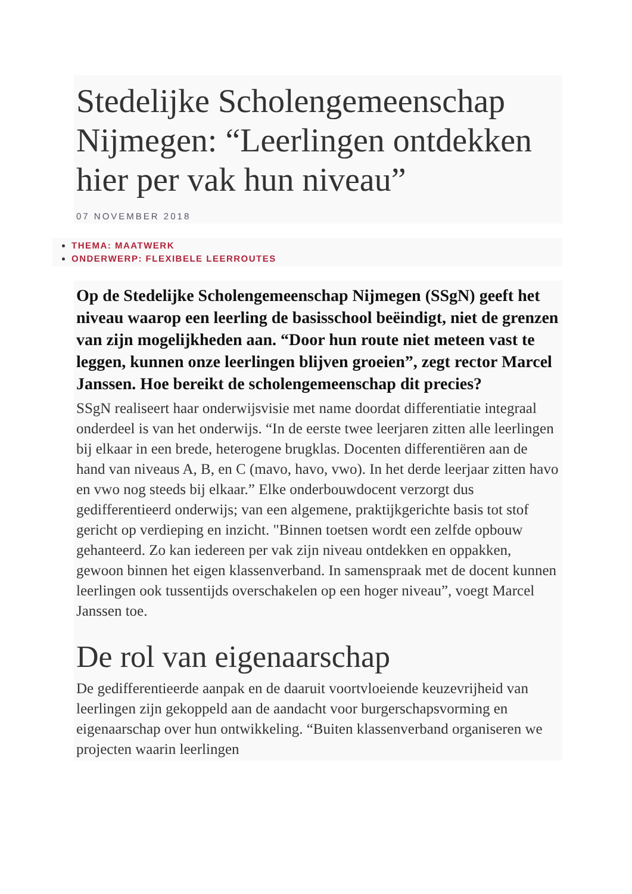Stedelijke Scholengemeenschap Nijmegen: “Leerlingen ontdekken hier per vak hun niveau”
07 NOVEMBER 2018
THEMA: MAATWERK
ONDERWERP: FLEXIBELE LEERROUTES
Op de Stedelijke Scholengemeenschap Nijmegen (SSgN) geeft het niveau waarop een leerling de basisschool beëindigt, niet de grenzen van zijn mogelijkheden aan. “Door hun route niet meteen vast te leggen, kunnen onze leerlingen blijven groeien”, zegt rector Marcel Janssen. Hoe bereikt de scholengemeenschap dit precies?
SSgN realiseert haar onderwijsvisie met name doordat differentiatie integraal onderdeel is van het onderwijs. “In de eerste twee leerjaren zitten alle leerlingen bij elkaar in een brede, heterogene brugklas. Docenten differentiëren aan de hand van niveaus A, B, en C (mavo, havo, vwo). In het derde leerjaar zitten havo en vwo nog steeds bij elkaar.” Elke onderbouwdocent verzorgt dus gedifferentieerd onderwijs; van een algemene, praktijkgerichte basis tot stof gericht op verdieping en inzicht. "Binnen toetsen wordt een zelfde opbouw gehanteerd. Zo kan iedereen per vak zijn niveau ontdekken en oppakken, gewoon binnen het eigen klassenverband. In samenspraak met de docent kunnen leerlingen ook tussentijds overschakelen op een hoger niveau”, voegt Marcel Janssen toe.
De rol van eigenaarschap
De gedifferentieerde aanpak en de daaruit voortvloeiende keuzevrijheid van leerlingen zijn gekoppeld aan de aandacht voor burgerschapsvorming en eigenaarschap over hun ontwikkeling. “Buiten klassenverband organiseren we projecten waarin leerlingen